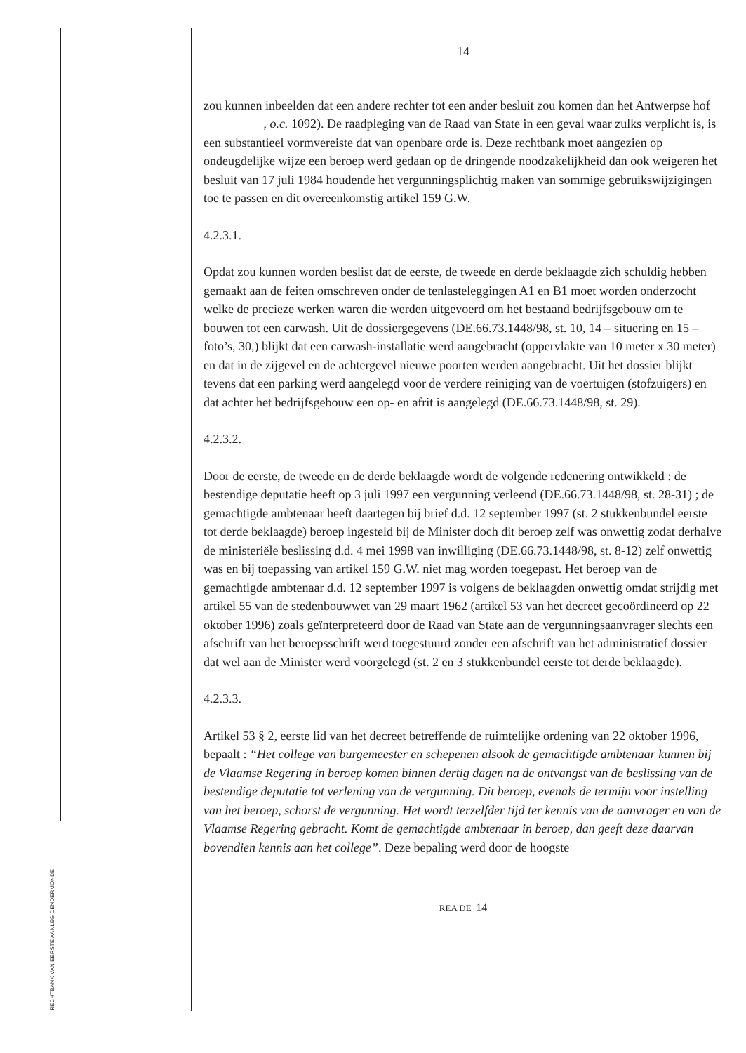RECHTBANK VAN EERSTE AANLEG DENDERMONDE
14
zou kunnen inbeelden dat een andere rechter tot een ander besluit zou komen dan het Antwerpse hof , o.c. 1092). De raadpleging van de Raad van State in een geval waar zulks verplicht is, is een substantieel vormvereiste dat van openbare orde is. Deze rechtbank moet aangezien op ondeugdelijke wijze een beroep werd gedaan op de dringende noodzakelijkheid dan ook weigeren het besluit van 17 juli 1984 houdende het vergunningsplichtig maken van sommige gebruikswijzigingen toe te passen en dit overeenkomstig artikel 159 G.W.
4.2.3.1.
Opdat zou kunnen worden beslist dat de eerste, de tweede en derde beklaagde zich schuldig hebben gemaakt aan de feiten omschreven onder de tenlasteleggingen A1 en B1 moet worden onderzocht welke de precieze werken waren die werden uitgevoerd om het bestaand bedrijfsgebouw om te bouwen tot een carwash. Uit de dossiergegevens (DE.66.73.1448/98, st. 10, 14 – situering en 15 –foto’s, 30,) blijkt dat een carwash-installatie werd aangebracht (oppervlakte van 10 meter x 30 meter) en dat in de zijgevel en de achtergevel nieuwe poorten werden aangebracht. Uit het dossier blijkt tevens dat een parking werd aangelegd voor de verdere reiniging van de voertuigen (stofzuigers) en dat achter het bedrijfsgebouw een op- en afrit is aangelegd (DE.66.73.1448/98, st. 29).
4.2.3.2.
Door de eerste, de tweede en de derde beklaagde wordt de volgende redenering ontwikkeld : de bestendige deputatie heeft op 3 juli 1997 een vergunning verleend (DE.66.73.1448/98, st. 28-31) ; de gemachtigde ambtenaar heeft daartegen bij brief d.d. 12 september 1997 (st. 2 stukkenbundel eerste tot derde beklaagde) beroep ingesteld bij de Minister doch dit beroep zelf was onwettig zodat derhalve de ministeriële beslissing d.d. 4 mei 1998 van inwilliging (DE.66.73.1448/98, st. 8-12) zelf onwettig was en bij toepassing van artikel 159 G.W. niet mag worden toegepast. Het beroep van de gemachtigde ambtenaar d.d. 12 september 1997 is volgens de beklaagden onwettig omdat strijdig met artikel 55 van de stedenbouwwet van 29 maart 1962 (artikel 53 van het decreet gecoördineerd op 22 oktober 1996) zoals geïnterpreteerd door de Raad van State aan de vergunningsaanvrager slechts een afschrift van het beroepsschrift werd toegestuurd zonder een afschrift van het administratief dossier dat wel aan de Minister werd voorgelegd (st. 2 en 3 stukkenbundel eerste tot derde beklaagde).
4.2.3.3.
Artikel 53 § 2, eerste lid van het decreet betreffende de ruimtelijke ordening van 22 oktober 1996, bepaalt : “Het college van burgemeester en schepenen alsook de gemachtigde ambtenaar kunnen bij de Vlaamse Regering in beroep komen binnen dertig dagen na de ontvangst van de beslissing van de bestendige deputatie tot verlening van de vergunning. Dit beroep, evenals de termijn voor instelling van het beroep, schorst de vergunning. Het wordt terzelfder tijd ter kennis van de aanvrager en van de Vlaamse Regering gebracht. Komt de gemachtigde ambtenaar in beroep, dan geeft deze daarvan bovendien kennis aan het college”. Deze bepaling werd door de hoogste
REA DE 14